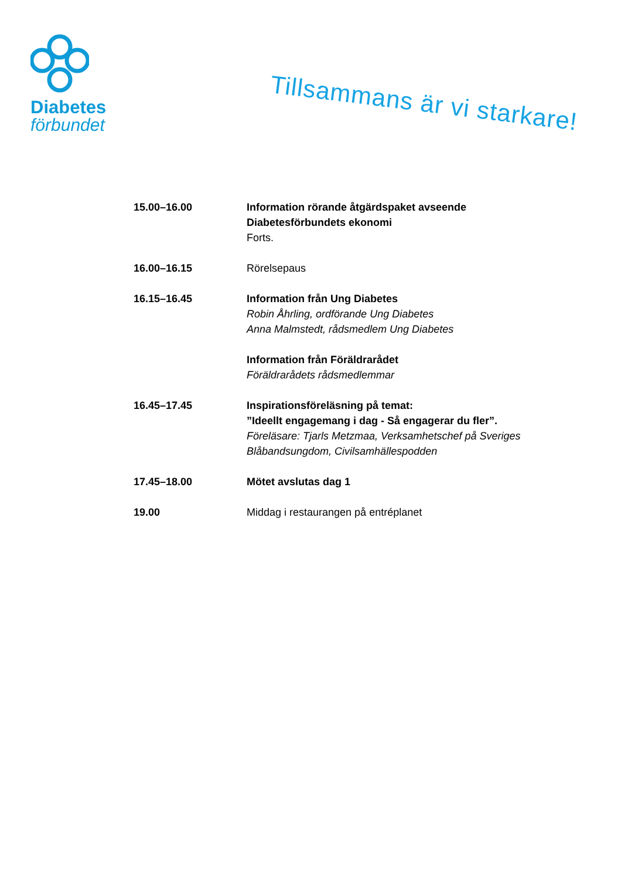Diabetes
förbundet
Tillsammans är vi starkare!
15.00–16.00 Information rörande åtgärdspaket avseende Diabetesförbundets ekonomi
Forts.
16.00–16.15 Rörelsepaus
16.15–16.45 Information från Ung Diabetes
Robin Åhrling, ordförande Ung Diabetes
Anna Malmstedt, rådsmedlem Ung Diabetes
Information från Föräldrarådet
Föräldrarådets rådsmedlemmar
16.45–17.45 Inspirationsföreläsning på temat:
”Ideellt engagemang i dag - Så engagerar du fler”.
Föreläsare: Tjarls Metzmaa, Verksamhetschef på Sveriges Blåbandsungdom, Civilsamhällespodden
17.45–18.00 Mötet avslutas dag 1
19.00 Middag i restaurangen på entréplanet